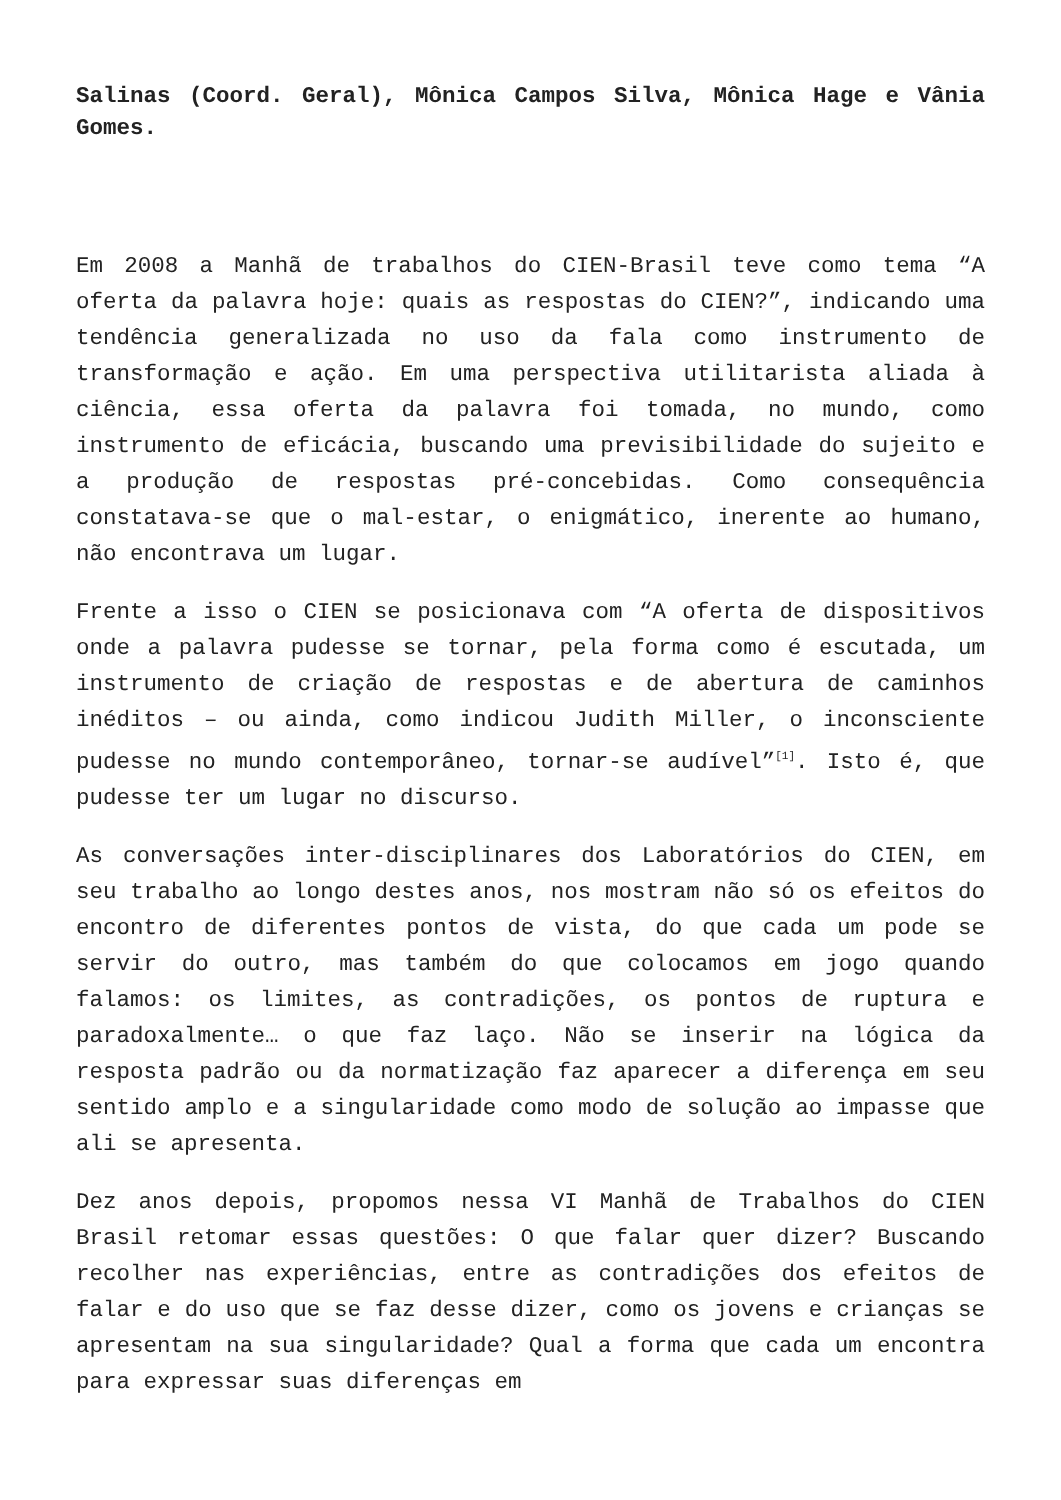Salinas (Coord. Geral), Mônica Campos Silva, Mônica Hage e Vânia Gomes.
Em 2008 a Manhã de trabalhos do CIEN-Brasil teve como tema “A oferta da palavra hoje: quais as respostas do CIEN?”, indicando uma tendência generalizada no uso da fala como instrumento de transformação e ação. Em uma perspectiva utilitarista aliada à ciência, essa oferta da palavra foi tomada, no mundo, como instrumento de eficácia, buscando uma previsibilidade do sujeito e a produção de respostas pré-concebidas. Como consequência constatava-se que o mal-estar, o enigmático, inerente ao humano, não encontrava um lugar.
Frente a isso o CIEN se posicionava com “A oferta de dispositivos onde a palavra pudesse se tornar, pela forma como é escutada, um instrumento de criação de respostas e de abertura de caminhos inéditos – ou ainda, como indicou Judith Miller, o inconsciente pudesse no mundo contemporâneo, tornar-se audível”<sup>[1]</sup>. Isto é, que pudesse ter um lugar no discurso.
As conversações inter-disciplinares dos Laboratórios do CIEN, em seu trabalho ao longo destes anos, nos mostram não só os efeitos do encontro de diferentes pontos de vista, do que cada um pode se servir do outro, mas também do que colocamos em jogo quando falamos: os limites, as contradições, os pontos de ruptura e paradoxalmente… o que faz laço. Não se inserir na lógica da resposta padrão ou da normatização faz aparecer a diferença em seu sentido amplo e a singularidade como modo de solução ao impasse que ali se apresenta.
Dez anos depois, propomos nessa VI Manhã de Trabalhos do CIEN Brasil retomar essas questões: O que falar quer dizer? Buscando recolher nas experiências, entre as contradições dos efeitos de falar e do uso que se faz desse dizer, como os jovens e crianças se apresentam na sua singularidade? Qual a forma que cada um encontra para expressar suas diferenças em